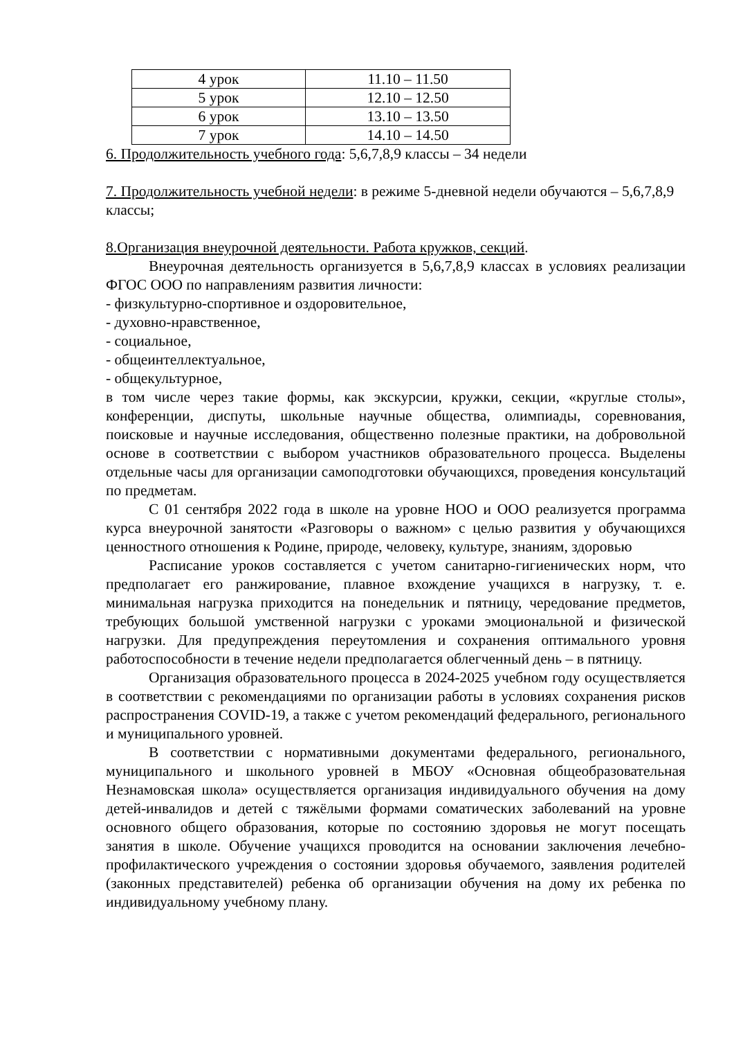| 4 урок | 11.10 – 11.50 |
| 5 урок | 12.10 – 12.50 |
| 6 урок | 13.10 – 13.50 |
| 7 урок | 14.10 – 14.50 |
6. Продолжительность учебного года: 5,6,7,8,9 классы – 34 недели
7. Продолжительность учебной недели: в режиме 5-дневной недели обучаются – 5,6,7,8,9 классы;
8.Организация внеурочной деятельности. Работа кружков, секций.
Внеурочная деятельность организуется в 5,6,7,8,9 классах в условиях реализации ФГОС ООО по направлениям развития личности:
- физкультурно-спортивное и оздоровительное,
- духовно-нравственное,
- социальное,
- общеинтеллектуальное,
- общекультурное,
в том числе через такие формы, как экскурсии, кружки, секции, «круглые столы», конференции, диспуты, школьные научные общества, олимпиады, соревнования, поисковые и научные исследования, общественно полезные практики, на добровольной основе в соответствии с выбором участников образовательного процесса. Выделены отдельные часы для организации самоподготовки обучающихся, проведения консультаций по предметам.
С 01 сентября 2022 года в школе на уровне НОО и ООО реализуется программа курса внеурочной занятости «Разговоры о важном» с целью развития у обучающихся ценностного отношения к Родине, природе, человеку, культуре, знаниям, здоровью
Расписание уроков составляется с учетом санитарно-гигиенических норм, что предполагает его ранжирование, плавное вхождение учащихся в нагрузку, т. е. минимальная нагрузка приходится на понедельник и пятницу, чередование предметов, требующих большой умственной нагрузки с уроками эмоциональной и физической нагрузки. Для предупреждения переутомления и сохранения оптимального уровня работоспособности в течение недели предполагается облегченный день – в пятницу.
Организация образовательного процесса в 2024-2025 учебном году осуществляется в соответствии с рекомендациями по организации работы в условиях сохранения рисков распространения COVID-19, а также с учетом рекомендаций федерального, регионального и муниципального уровней.
В соответствии с нормативными документами федерального, регионального, муниципального и школьного уровней в МБОУ «Основная общеобразовательная Незнамовская школа» осуществляется организация индивидуального обучения на дому детей-инвалидов и детей с тяжёлыми формами соматических заболеваний на уровне основного общего образования, которые по состоянию здоровья не могут посещать занятия в школе. Обучение учащихся проводится на основании заключения лечебно-профилактического учреждения о состоянии здоровья обучаемого, заявления родителей (законных представителей) ребенка об организации обучения на дому их ребенка по индивидуальному учебному плану.